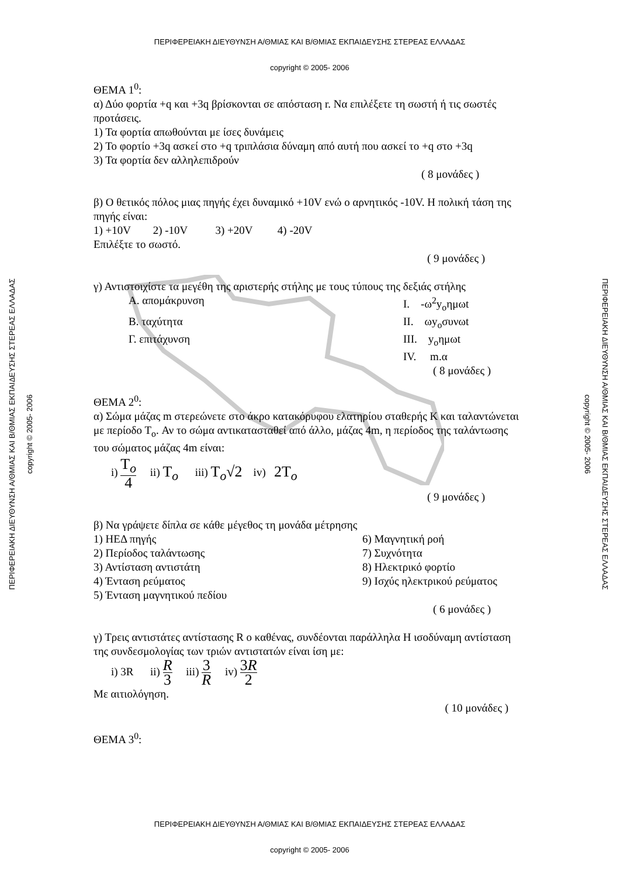ΠΕΡΙΦΕΡΕΙΑΚΗ ΔΙΕΥΘΥΝΣΗ Α/ΘΜΙΑΣ ΚΑΙ Β/ΘΜΙΑΣ ΕΚΠΑΙΔΕΥΣΗΣ ΣΤΕΡΕΑΣ ΕΛΛΑΔΑΣ
copyright © 2005- 2006
ΘΕΜΑ 1<sup>0</sup>:
α) Δύο φορτία +q και +3q βρίσκονται σε απόσταση r. Να επιλέξετε τη σωστή ή τις σωστές προτάσεις.
1) Τα φορτία απωθούνται με ίσες δυνάμεις
2) Το φορτίο +3q ασκεί στο +q τριπλάσια δύναμη από αυτή που ασκεί το +q στο +3q
3) Τα φορτία δεν αλληλεπιδρούν
( 8 μονάδες )
β) Ο θετικός πόλος μιας πηγής έχει δυναμικό +10V ενώ ο αρνητικός -10V. Η πολική τάση της πηγής είναι:
1) +10V 2) -10V 3) +20V 4) -20V
Επιλέξτε το σωστό.
( 9 μονάδες )
γ) Αντιστοιχίστε τα μεγέθη της αριστερής στήλης με τους τύπους της δεξιάς στήλης
Α. απομάκρυνση Ι. -ω<sup>2</sup>y<sub>o</sub>ημωt
Β. ταχύτητα ΙΙ. ωy<sub>o</sub>συνωt
Γ. επιτάχυνση ΙΙΙ. y<sub>o</sub>ημωt
ΙV. m.α
( 8 μονάδες )
ΘΕΜΑ 2<sup>0</sup>:
α) Σώμα μάζας m στερεώνετε στο άκρο κατακόρυφου ελατηρίου σταθερής Κ και ταλαντώνεται με περίοδο Τ<sub>o</sub>. Αν το σώμα αντικατασταθεί από άλλο, μάζας 4m, η περίοδος της ταλάντωσης του σώματος μάζας 4m είναι:
i) T<sub>o</sub> 4 ii) T<sub>o</sub> iii) T<sub>o</sub>√2 iv) 2T<sub>o</sub>
( 9 μονάδες )
β) Να γράψετε δίπλα σε κάθε μέγεθος τη μονάδα μέτρησης
1) ΗΕΔ πηγής 6) Μαγνητική ροή
2) Περίοδος ταλάντωσης 7) Συχνότητα
3) Αντίσταση αντιστάτη 8) Ηλεκτρικό φορτίο
4) Ένταση ρεύματος 9) Ισχύς ηλεκτρικού ρεύματος
5) Ένταση μαγνητικού πεδίου
( 6 μονάδες )
γ) Τρεις αντιστάτες αντίστασης R ο καθένας, συνδέονται παράλληλα Η ισοδύναμη αντίσταση της συνδεσμολογίας των τριών αντιστατών είναι ίση με:
i) 3R ii) R 3 iii) 3 R iv) 3R 2
Με αιτιολόγηση.
( 10 μονάδες )
ΘΕΜΑ 3<sup>0</sup>:
ΠΕΡΙΦΕΡΕΙΑΚΗ ΔΙΕΥΘΥΝΣΗ Α/ΘΜΙΑΣ ΚΑΙ Β/ΘΜΙΑΣ ΕΚΠΑΙΔΕΥΣΗΣ ΣΤΕΡΕΑΣ ΕΛΛΑΔΑΣ
copyright © 2005- 2006
ΠΕΡΙΦΕΡΕΙΑΚΗ ΔΙΕΥΘΥΝΣΗ Α/ΘΜΙΑΣ ΚΑΙ Β/ΘΜΙΑΣ ΕΚΠΑΙΔΕΥΣΗΣ ΣΤΕΡΕΑΣ ΕΛΛΑΔΑΣ
copyright © 2005- 2006
ΠΕΡΙΦΕΡΕΙΑΚΗ ΔΙΕΥΘΥΝΣΗ Α/ΘΜΙΑΣ ΚΑΙ Β/ΘΜΙΑΣ ΕΚΠΑΙΔΕΥΣΗΣ ΣΤΕΡΕΑΣ ΕΛΛΑΔΑΣ
copyright © 2005- 2006